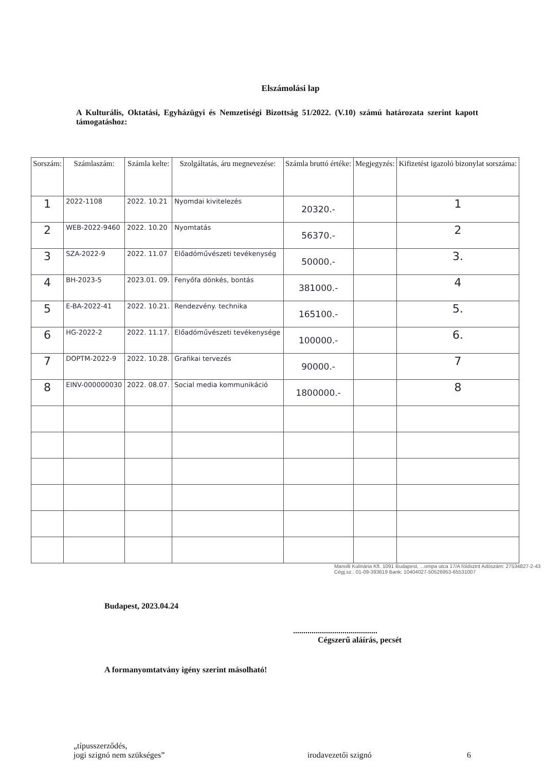Elszámolási lap
A Kulturális, Oktatási, Egyházügyi és Nemzetiségi Bizottság 51/2022. (V.10) számú határozata szerint kapott támogatáshoz:
| Sorszám: | Számlaszám: | Számla kelte: | Szolgáltatás, áru megnevezése: | Számla bruttó értéke: | Megjegyzés: | Kifizetést igazoló bizonylat sorszáma: |
| --- | --- | --- | --- | --- | --- | --- |
| 1 | 2022-1108 | 2022. 10.21 | Nyomdai kivitelezés | 20320.- | | 1 |
| 2 | WEB-2022-9460 | 2022. 10.20 | Nyomtatás | 56370.- | | 2 |
| 3 | SZA-2022-9 | 2022. 11.07 | Előadóművészeti tevékenység | 50000.- | | 3. |
| 4 | BH-2023-5 | 2023.01. 09. | Fenyőfa dönkés, bontás | 381000.- | | 4 |
| 5 | E-BA-2022-41 | 2022. 10.21. | Rendezvény. technika | 165100.- | | 5. |
| 6 | HG-2022-2 | 2022. 11.17. | Előadóművészeti tevékenysége | 100000.- | | 6. |
| 7 | DOPTM-2022-9 | 2022. 10.28. | Grafikai tervezés | 90000.- | | 7 |
| 8 | EINV-000000030 | 2022. 08.07. | Social media kommunikáció | 1800000.- | | 8 |
Manolli Kulinária Kft. 1091 Budapest, ...ompa utca 17/A földszint Adószám: 27534827-2-43 Cégj.sz.: 01-09-393619 Bank: 10404027-50526953-65531007
Budapest, 2023.04.24
.........................................
Cégszerű aláírás, pecsét
A formanyomtatvány igény szerint másolható!
„típusszerződés,
jogi szignó nem szükséges”
irodavezetői szignó
6